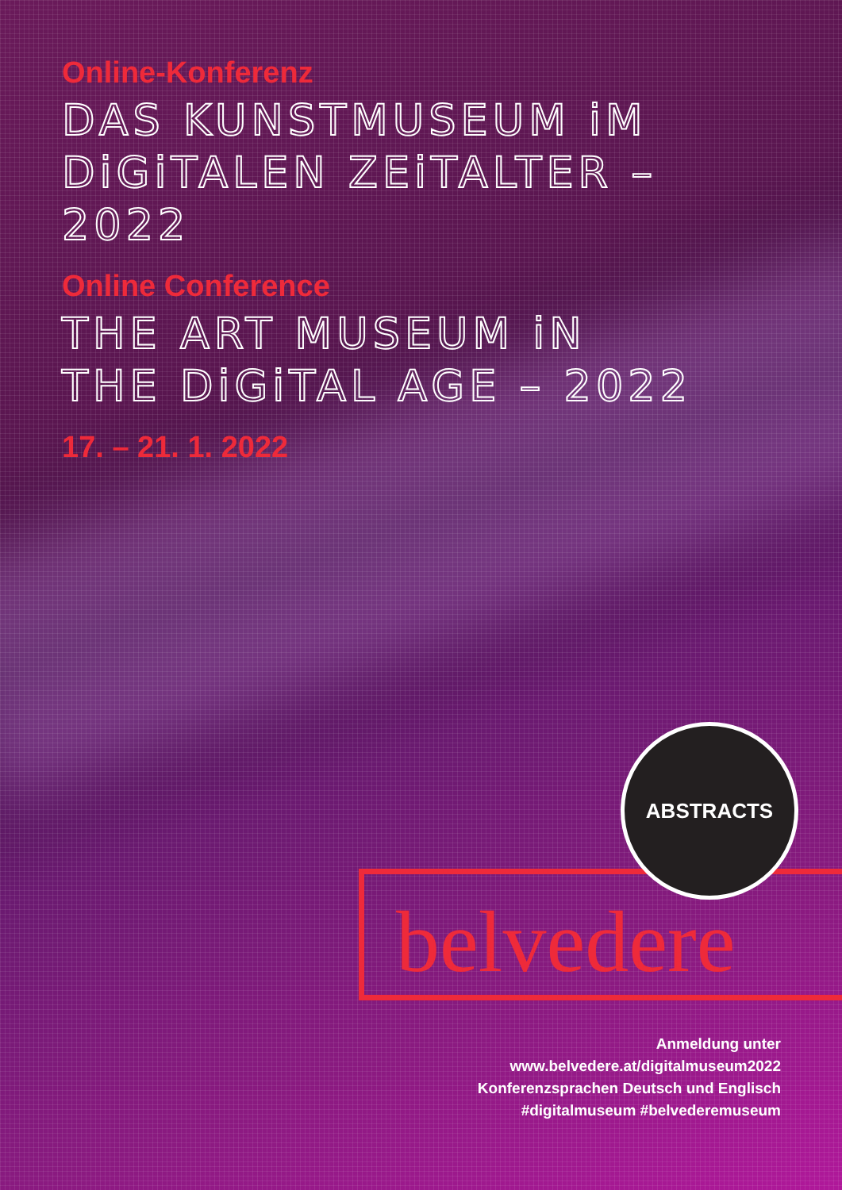Online-Konferenz
DAS KUNSTMUSEUM iM
DiGiTALEN ZEiTALTER – 2022
Online Conference
THE ART MUSEUM iN
THE DiGiTAL AGE – 2022
17. – 21. 1. 2022
belvedere
ABSTRACTS
Anmeldung unter
www.belvedere.at/digitalmuseum2022
Konferenzsprachen Deutsch und Englisch
#digitalmuseum #belvederemuseum